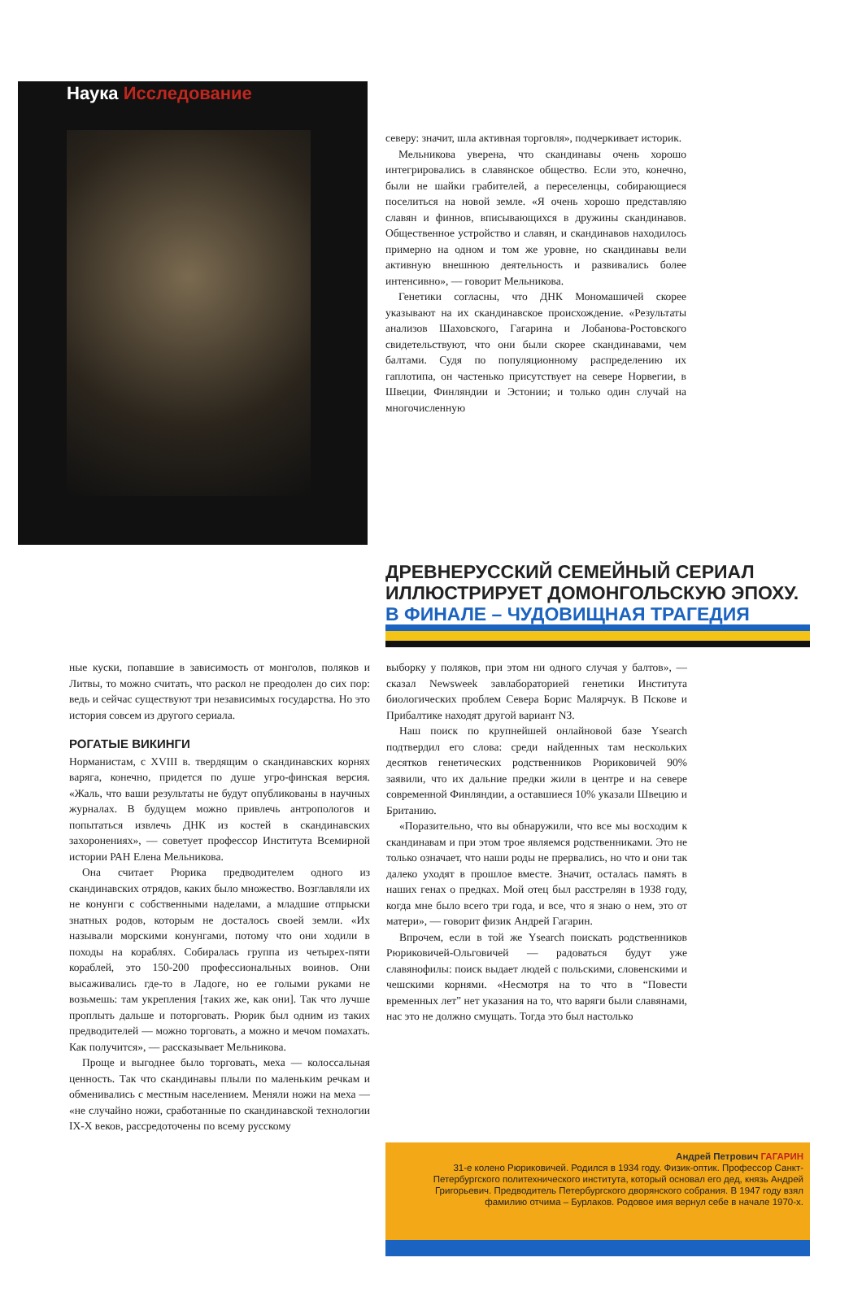Наука Исследование
северу: значит, шла активная торговля», подчеркивает историк.
Мельникова уверена, что скандинавы очень хорошо интегрировались в славянское общество. Если это, конечно, были не шайки грабителей, а переселенцы, собирающиеся поселиться на новой земле. «Я очень хорошо представляю славян и финнов, вписывающихся в дружины скандинавов. Общественное устройство и славян, и скандинавов находилось примерно на одном и том же уровне, но скандинавы вели активную внешнюю деятельность и развивались более интенсивно», — говорит Мельникова.
Генетики согласны, что ДНК Мономашичей скорее указывают на их скандинавское происхождение. «Результаты анализов Шаховского, Гагарина и Лобанова-Ростовского свидетельствуют, что они были скорее скандинавами, чем балтами. Судя по популяционному распределению их гаплотипа, он частенько присутствует на севере Норвегии, в Швеции, Финляндии и Эстонии; и только один случай на многочисленную
ДРЕВНЕРУССКИЙ СЕМЕЙНЫЙ СЕРИАЛ
ИЛЛЮСТРИРУЕТ ДОМОНГОЛЬСКУЮ ЭПОХУ.
В ФИНАЛЕ – ЧУДОВИЩНАЯ ТРАГЕДИЯ
ные куски, попавшие в зависимость от монголов, поляков и Литвы, то можно считать, что раскол не преодолен до сих пор: ведь и сейчас существуют три независимых государства. Но это история совсем из другого сериала.
РОГАТЫЕ ВИКИНГИ
Норманистам, с XVIII в. твердящим о скандинавских корнях варяга, конечно, придется по душе угро-финская версия. «Жаль, что ваши результаты не будут опубликованы в научных журналах. В будущем можно привлечь антропологов и попытаться извлечь ДНК из костей в скандинавских захоронениях», — советует профессор Института Всемирной истории РАН Елена Мельникова.
Она считает Рюрика предводителем одного из скандинавских отрядов, каких было множество. Возглавляли их не конунги с собственными наделами, а младшие отпрыски знатных родов, которым не досталось своей земли. «Их называли морскими конунгами, потому что они ходили в походы на кораблях. Собиралась группа из четырех-пяти кораблей, это 150-200 профессиональных воинов. Они высаживались где-то в Ладоге, но ее голыми руками не возьмешь: там укрепления [таких же, как они]. Так что лучше проплыть дальше и поторговать. Рюрик был одним из таких предводителей — можно торговать, а можно и мечом помахать. Как получится», — рассказывает Мельникова.
Проще и выгоднее было торговать, меха — колоссальная ценность. Так что скандинавы плыли по маленьким речкам и обменивались с местным населением. Меняли ножи на меха — «не случайно ножи, сработанные по скандинавской технологии IX-X веков, рассредоточены по всему русскому
выборку у поляков, при этом ни одного случая у балтов», — сказал Newsweek завлабораторией генетики Института биологических проблем Севера Борис Малярчук. В Пскове и Прибалтике находят другой вариант N3.
Наш поиск по крупнейшей онлайновой базе Ysearch подтвердил его слова: среди найденных там нескольких десятков генетических родственников Рюриковичей 90% заявили, что их дальние предки жили в центре и на севере современной Финляндии, а оставшиеся 10% указали Швецию и Британию.
«Поразительно, что вы обнаружили, что все мы восходим к скандинавам и при этом трое являемся родственниками. Это не только означает, что наши роды не прервались, но что и они так далеко уходят в прошлое вместе. Значит, осталась память в наших генах о предках. Мой отец был расстрелян в 1938 году, когда мне было всего три года, и все, что я знаю о нем, это от матери», — говорит физик Андрей Гагарин.
Впрочем, если в той же Ysearch поискать родственников Рюриковичей-Ольговичей — радоваться будут уже славянофилы: поиск выдает людей с польскими, словенскими и чешскими корнями. «Несмотря на то что в “Повести временных лет” нет указания на то, что варяги были славянами, нас это не должно смущать. Тогда это был настолько
Андрей Петрович ГАГАРИН
31-е колено Рюриковичей. Родился в 1934 году. Физик-оптик. Профессор Санкт-Петербургского политехнического института, который основал его дед, князь Андрей Григорьевич. Предводитель Петербургского дворянского собрания. В 1947 году взял фамилию отчима – Бурлаков. Родовое имя вернул себе в начале 1970-х.